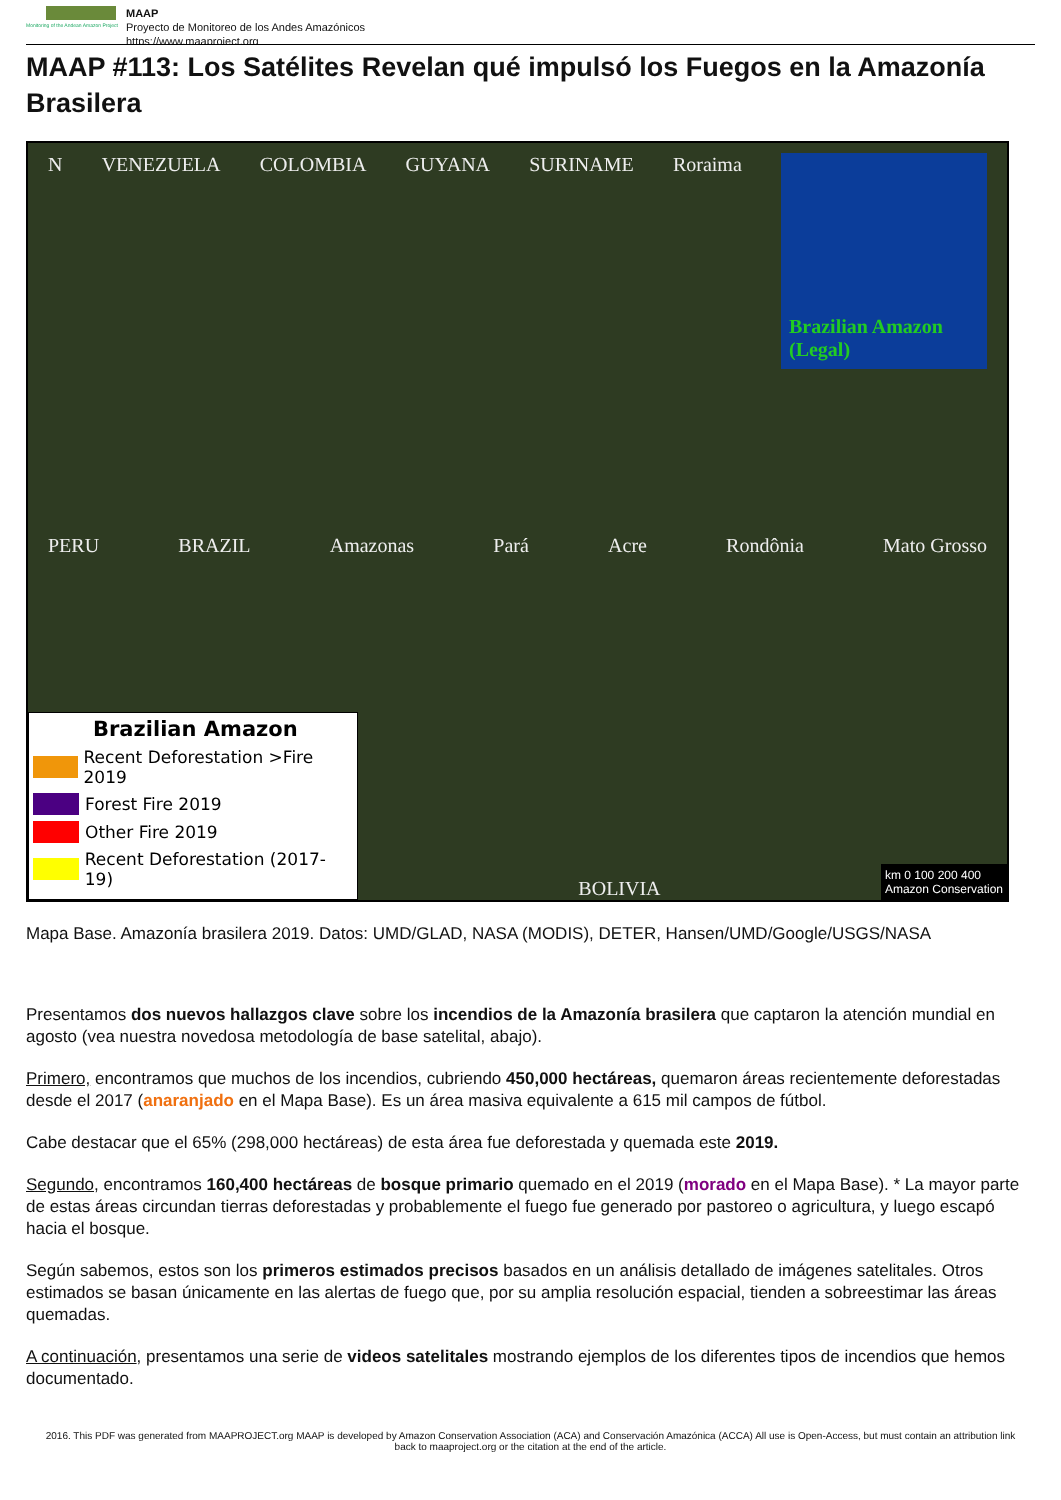Monitoring of the Andean Amazon Project
MAAP
Proyecto de Monitoreo de los Andes Amazónicos
https://www.maaproject.org
MAAP #113: Los Satélites Revelan qué impulsó los Fuegos en la Amazonía Brasilera
N VENEZUELA COLOMBIA GUYANA SURINAME Roraima
Brazilian Amazon (Legal)
PERU BRAZIL Amazonas Pará Acre Rondônia Mato Grosso
Brazilian Amazon
Recent Deforestation >Fire 2019
Forest Fire 2019
Other Fire 2019
Recent Deforestation (2017-19)
BOLIVIA
km 0 100 200 400
Amazon Conservation
Mapa Base. Amazonía brasilera 2019. Datos: UMD/GLAD, NASA (MODIS), DETER, Hansen/UMD/Google/USGS/NASA
Presentamos dos nuevos hallazgos clave sobre los incendios de la Amazonía brasilera que captaron la atención mundial en agosto (vea nuestra novedosa metodología de base satelital, abajo).
Primero, encontramos que muchos de los incendios, cubriendo 450,000 hectáreas, quemaron áreas recientemente deforestadas desde el 2017 (anaranjado en el Mapa Base). Es un área masiva equivalente a 615 mil campos de fútbol.
Cabe destacar que el 65% (298,000 hectáreas) de esta área fue deforestada y quemada este 2019.
Segundo, encontramos 160,400 hectáreas de bosque primario quemado en el 2019 (morado en el Mapa Base). * La mayor parte de estas áreas circundan tierras deforestadas y probablemente el fuego fue generado por pastoreo o agricultura, y luego escapó hacia el bosque.
Según sabemos, estos son los primeros estimados precisos basados en un análisis detallado de imágenes satelitales. Otros estimados se basan únicamente en las alertas de fuego que, por su amplia resolución espacial, tienden a sobreestimar las áreas quemadas.
A continuación, presentamos una serie de videos satelitales mostrando ejemplos de los diferentes tipos de incendios que hemos documentado.
2016. This PDF was generated from MAAPROJECT.org MAAP is developed by Amazon Conservation Association (ACA) and Conservación Amazónica (ACCA) All use is Open-Access, but must contain an attribution link back to maaproject.org or the citation at the end of the article.